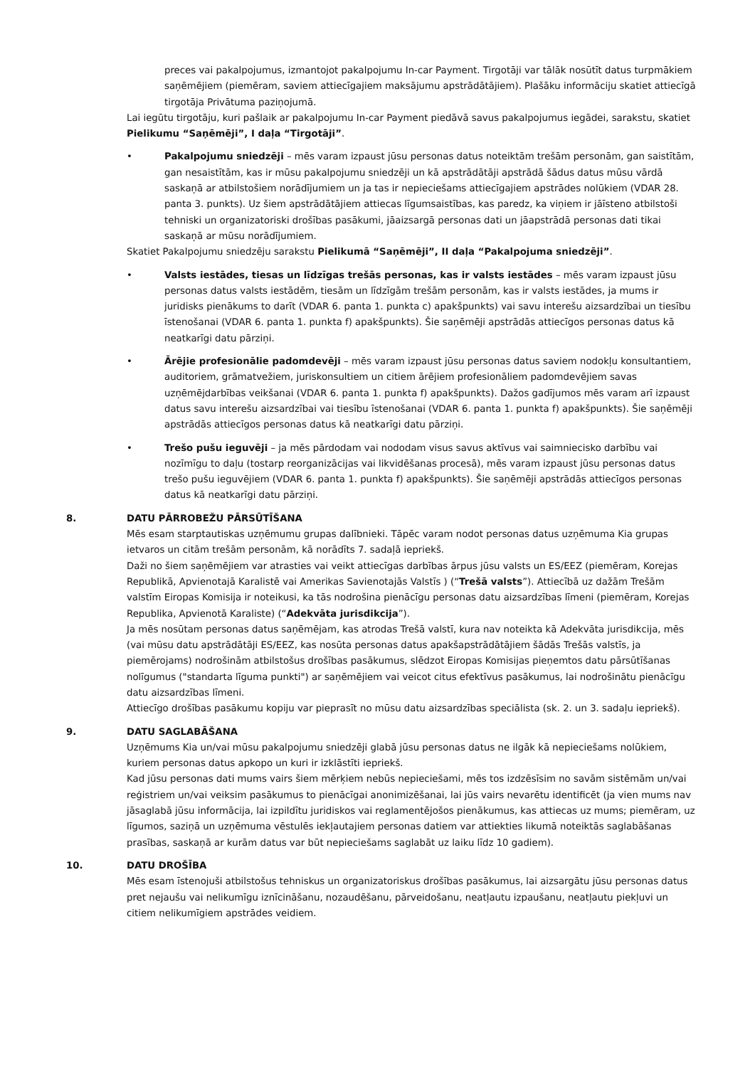preces vai pakalpojumus, izmantojot pakalpojumu In-car Payment. Tirgotāji var tālāk nosūtīt datus turpmākiem saņēmējiem (piemēram, saviem attiecīgajiem maksājumu apstrādātājiem). Plašāku informāciju skatiet attiecīgā tirgotāja Privātuma paziņojumā.
Lai iegūtu tirgotāju, kuri pašlaik ar pakalpojumu In-car Payment piedāvā savus pakalpojumus iegādei, sarakstu, skatiet Pielikumu “Saņēmēji”, I daļa “Tirgotāji”.
• Pakalpojumu sniedzēji – mēs varam izpaust jūsu personas datus noteiktām trešām personām, gan saistītām, gan nesaistītām, kas ir mūsu pakalpojumu sniedzēji un kā apstrādātāji apstrādā šādus datus mūsu vārdā saskaņā ar atbilstošiem norādījumiem un ja tas ir nepieciešams attiecīgajiem apstrādes nolūkiem (VDAR 28. panta 3. punkts). Uz šiem apstrādātājiem attiecas līgumsaistības, kas paredz, ka viņiem ir jāīsteno atbilstoši tehniski un organizatoriski drošības pasākumi, jāaizsargā personas dati un jāapstrādā personas dati tikai saskaņā ar mūsu norādījumiem.
Skatiet Pakalpojumu sniedzēju sarakstu Pielikumā “Saņēmēji”, II daļa “Pakalpojuma sniedzēji”.
• Valsts iestādes, tiesas un līdzīgas trešās personas, kas ir valsts iestādes – mēs varam izpaust jūsu personas datus valsts iestādēm, tiesām un līdzīgām trešām personām, kas ir valsts iestādes, ja mums ir juridisks pienākums to darīt (VDAR 6. panta 1. punkta c) apakšpunkts) vai savu interešu aizsardzībai un tiesību īstenošanai (VDAR 6. panta 1. punkta f) apakšpunkts). Šie saņēmēji apstrādās attiecīgos personas datus kā neatkarīgi datu pārziņi.
• Ārējie profesionālie padomdevēji – mēs varam izpaust jūsu personas datus saviem nodokļu konsultantiem, auditoriem, grāmatvežiem, juriskonsultiem un citiem ārējiem profesionāliem padomdevējiem savas uzņēmējdarbības veikšanai (VDAR 6. panta 1. punkta f) apakšpunkts). Dažos gadījumos mēs varam arī izpaust datus savu interešu aizsardzībai vai tiesību īstenošanai (VDAR 6. panta 1. punkta f) apakšpunkts). Šie saņēmēji apstrādās attiecīgos personas datus kā neatkarīgi datu pārziņi.
• Trešo pušu ieguvēji – ja mēs pārdodam vai nododam visus savus aktīvus vai saimniecisko darbību vai nozīmīgu to daļu (tostarp reorganizācijas vai likvidēšanas procesā), mēs varam izpaust jūsu personas datus trešo pušu ieguvējiem (VDAR 6. panta 1. punkta f) apakšpunkts). Šie saņēmēji apstrādās attiecīgos personas datus kā neatkarīgi datu pārziņi.
8. DATU PĀRROBEŽU PĀRSŪTĪŠANA
Mēs esam starptautiskas uzņēmumu grupas dalībnieki. Tāpēc varam nodot personas datus uzņēmuma Kia grupas ietvaros un citām trešām personām, kā norādīts 7. sadaļā iepriekš.
Daži no šiem saņēmējiem var atrasties vai veikt attiecīgas darbības ārpus jūsu valsts un ES/EEZ (piemēram, Korejas Republikā, Apvienotajā Karalistē vai Amerikas Savienotajās Valstīs ) (“Trešā valsts”). Attiecībā uz dažām Trešām valstīm Eiropas Komisija ir noteikusi, ka tās nodrošina pienācīgu personas datu aizsardzības līmeni (piemēram, Korejas Republika, Apvienotā Karaliste) (“Adekvāta jurisdikcija”).
Ja mēs nosūtam personas datus saņēmējam, kas atrodas Trešā valstī, kura nav noteikta kā Adekvāta jurisdikcija, mēs (vai mūsu datu apstrādātāji ES/EEZ, kas nosūta personas datus apakšapstrādātājiem šādās Trešās valstīs, ja piemērojams) nodrošinām atbilstošus drošības pasākumus, slēdzot Eiropas Komisijas pieņemtos datu pārsūtīšanas nolīgumus ("standarta līguma punkti") ar saņēmējiem vai veicot citus efektīvus pasākumus, lai nodrošinātu pienācīgu datu aizsardzības līmeni.
Attiecīgo drošības pasākumu kopiju var pieprasīt no mūsu datu aizsardzības speciālista (sk. 2. un 3. sadaļu iepriekš).
9. DATU SAGLABĀŠANA
Uzņēmums Kia un/vai mūsu pakalpojumu sniedzēji glabā jūsu personas datus ne ilgāk kā nepieciešams nolūkiem, kuriem personas datus apkopo un kuri ir izklāstīti iepriekš.
Kad jūsu personas dati mums vairs šiem mērķiem nebūs nepieciešami, mēs tos izdzēsīsim no savām sistēmām un/vai reģistriem un/vai veiksim pasākumus to pienācīgai anonimizēšanai, lai jūs vairs nevarētu identificēt (ja vien mums nav jāsaglabā jūsu informācija, lai izpildītu juridiskos vai reglamentējošos pienākumus, kas attiecas uz mums; piemēram, uz līgumos, saziņā un uzņēmuma vēstulēs iekļautajiem personas datiem var attiekties likumā noteiktās saglabāšanas prasības, saskaņā ar kurām datus var būt nepieciešams saglabāt uz laiku līdz 10 gadiem).
10. DATU DROŠĪBA
Mēs esam īstenojuši atbilstošus tehniskus un organizatoriskus drošības pasākumus, lai aizsargātu jūsu personas datus pret nejaušu vai nelikumīgu iznīcināšanu, nozaudēšanu, pārveidošanu, neatļautu izpaušanu, neatļautu piekļuvi un citiem nelikumīgiem apstrādes veidiem.